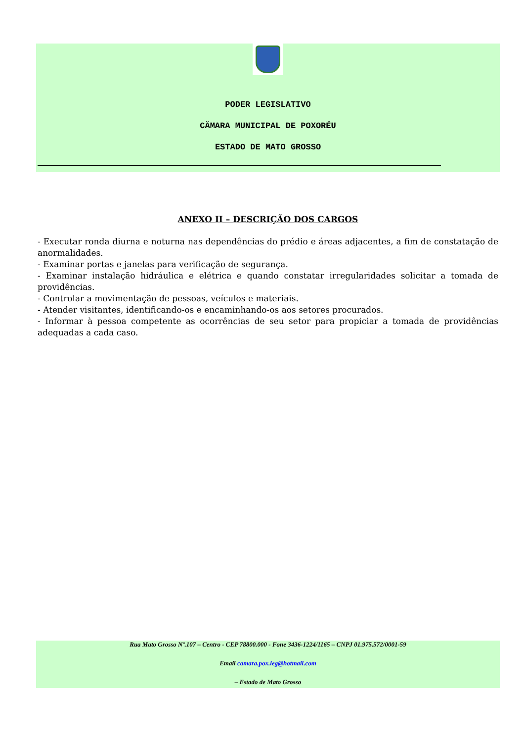PODER LEGISLATIVO
CÄMARA MUNICIPAL DE POXORÉU
ESTADO DE MATO GROSSO
ANEXO II – DESCRIÇÃO DOS CARGOS
- Executar ronda diurna e noturna nas dependências do prédio e áreas adjacentes, a fim de constatação de anormalidades.
- Examinar portas e janelas para verificação de segurança.
- Examinar instalação hidráulica e elétrica e quando constatar irregularidades solicitar a tomada de providências.
- Controlar a movimentação de pessoas, veículos e materiais.
- Atender visitantes, identificando-os e encaminhando-os aos setores procurados.
- Informar à pessoa competente as ocorrências de seu setor para propiciar a tomada de providências adequadas a cada caso.
Rua Mato Grosso Nº.107 – Centro - CEP 78800.000 - Fone 3436-1224/1165 – CNPJ 01.975.572/0001-59
Email camara.pox.leg@hotmail.com
– Estado de Mato Grosso